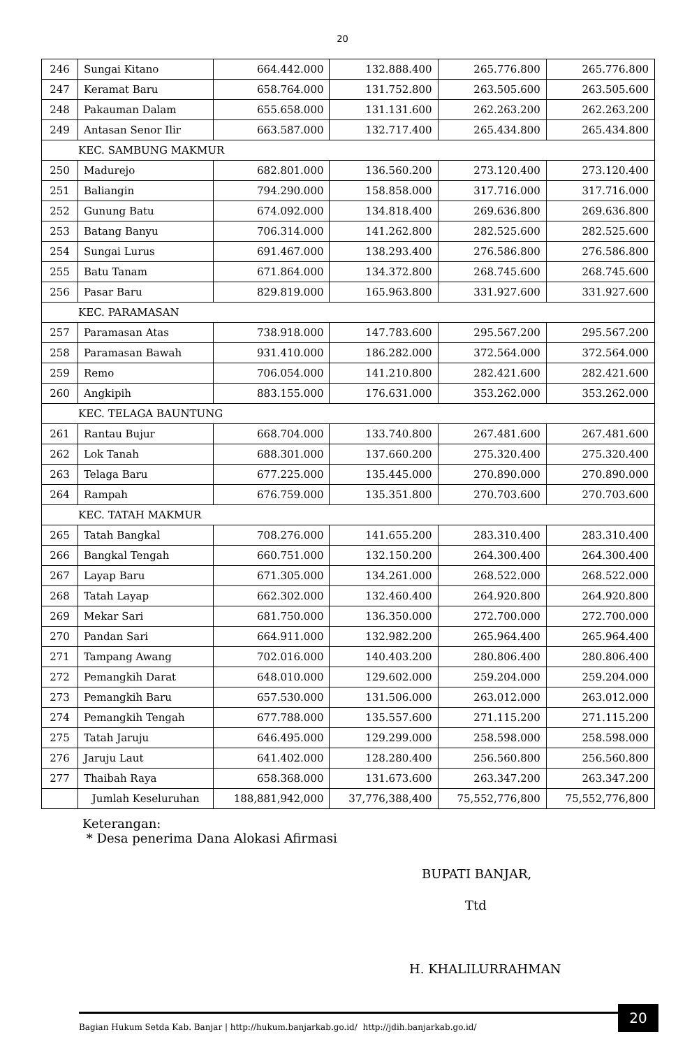20
| 246 | Sungai Kitano | 664.442.000 | 132.888.400 | 265.776.800 | 265.776.800 |
| 247 | Keramat Baru | 658.764.000 | 131.752.800 | 263.505.600 | 263.505.600 |
| 248 | Pakauman Dalam | 655.658.000 | 131.131.600 | 262.263.200 | 262.263.200 |
| 249 | Antasan Senor Ilir | 663.587.000 | 132.717.400 | 265.434.800 | 265.434.800 |
| KEC. SAMBUNG MAKMUR | | | | | |
| 250 | Madurejo | 682.801.000 | 136.560.200 | 273.120.400 | 273.120.400 |
| 251 | Baliangin | 794.290.000 | 158.858.000 | 317.716.000 | 317.716.000 |
| 252 | Gunung Batu | 674.092.000 | 134.818.400 | 269.636.800 | 269.636.800 |
| 253 | Batang Banyu | 706.314.000 | 141.262.800 | 282.525.600 | 282.525.600 |
| 254 | Sungai Lurus | 691.467.000 | 138.293.400 | 276.586.800 | 276.586.800 |
| 255 | Batu Tanam | 671.864.000 | 134.372.800 | 268.745.600 | 268.745.600 |
| 256 | Pasar Baru | 829.819.000 | 165.963.800 | 331.927.600 | 331.927.600 |
| KEC. PARAMASAN | | | | | |
| 257 | Paramasan Atas | 738.918.000 | 147.783.600 | 295.567.200 | 295.567.200 |
| 258 | Paramasan Bawah | 931.410.000 | 186.282.000 | 372.564.000 | 372.564.000 |
| 259 | Remo | 706.054.000 | 141.210.800 | 282.421.600 | 282.421.600 |
| 260 | Angkipih | 883.155.000 | 176.631.000 | 353.262.000 | 353.262.000 |
| KEC. TELAGA BAUNTUNG | | | | | |
| 261 | Rantau Bujur | 668.704.000 | 133.740.800 | 267.481.600 | 267.481.600 |
| 262 | Lok Tanah | 688.301.000 | 137.660.200 | 275.320.400 | 275.320.400 |
| 263 | Telaga Baru | 677.225.000 | 135.445.000 | 270.890.000 | 270.890.000 |
| 264 | Rampah | 676.759.000 | 135.351.800 | 270.703.600 | 270.703.600 |
| KEC. TATAH MAKMUR | | | | | |
| 265 | Tatah Bangkal | 708.276.000 | 141.655.200 | 283.310.400 | 283.310.400 |
| 266 | Bangkal Tengah | 660.751.000 | 132.150.200 | 264.300.400 | 264.300.400 |
| 267 | Layap Baru | 671.305.000 | 134.261.000 | 268.522.000 | 268.522.000 |
| 268 | Tatah Layap | 662.302.000 | 132.460.400 | 264.920.800 | 264.920.800 |
| 269 | Mekar Sari | 681.750.000 | 136.350.000 | 272.700.000 | 272.700.000 |
| 270 | Pandan Sari | 664.911.000 | 132.982.200 | 265.964.400 | 265.964.400 |
| 271 | Tampang Awang | 702.016.000 | 140.403.200 | 280.806.400 | 280.806.400 |
| 272 | Pemangkih Darat | 648.010.000 | 129.602.000 | 259.204.000 | 259.204.000 |
| 273 | Pemangkih Baru | 657.530.000 | 131.506.000 | 263.012.000 | 263.012.000 |
| 274 | Pemangkih Tengah | 677.788.000 | 135.557.600 | 271.115.200 | 271.115.200 |
| 275 | Tatah Jaruju | 646.495.000 | 129.299.000 | 258.598.000 | 258.598.000 |
| 276 | Jaruju Laut | 641.402.000 | 128.280.400 | 256.560.800 | 256.560.800 |
| 277 | Thaibah Raya | 658.368.000 | 131.673.600 | 263.347.200 | 263.347.200 |
| | Jumlah Keseluruhan | 188,881,942,000 | 37,776,388,400 | 75,552,776,800 | 75,552,776,800 |
Keterangan:
* Desa penerima Dana Alokasi Afirmasi
BUPATI BANJAR,
Ttd
H. KHALILURRAHMAN
Bagian Hukum Setda Kab. Banjar | http://hukum.banjarkab.go.id/ http://jdih.banjarkab.go.id/
20